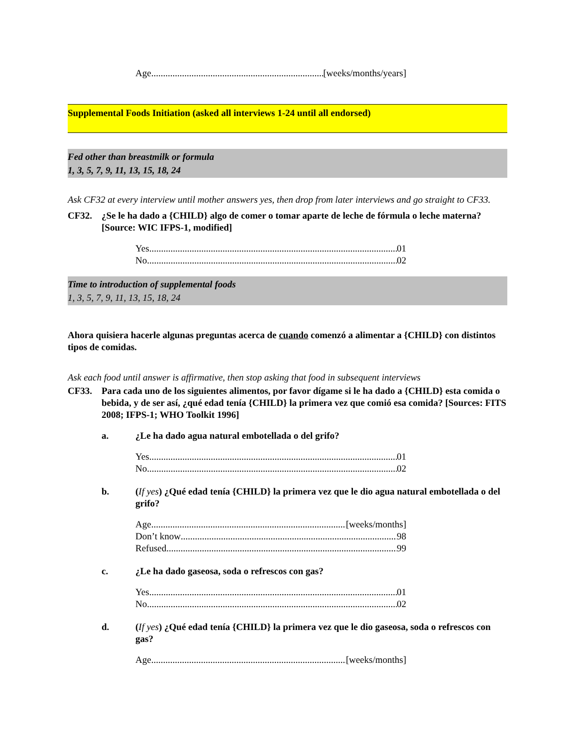Age [weeks/months/years]
Supplemental Foods Initiation (asked all interviews 1-24 until all endorsed)
Fed other than breastmilk or formula
1, 3, 5, 7, 9, 11, 13, 15, 18, 24
Ask CF32 at every interview until mother answers yes, then drop from later interviews and go straight to CF33.
CF32. ¿Se le ha dado a {CHILD} algo de comer o tomar aparte de leche de fórmula o leche materna? [Source: WIC IFPS-1, modified]
Yes 01
No 02
Time to introduction of supplemental foods
1, 3, 5, 7, 9, 11, 13, 15, 18, 24
Ahora quisiera hacerle algunas preguntas acerca de cuando comenzó a alimentar a {CHILD} con distintos tipos de comidas.
Ask each food until answer is affirmative, then stop asking that food in subsequent interviews
CF33. Para cada uno de los siguientes alimentos, por favor dígame si le ha dado a {CHILD} esta comida o bebida, y de ser así, ¿qué edad tenía {CHILD} la primera vez que comió esa comida? [Sources: FITS 2008; IFPS-1; WHO Toolkit 1996]
a. ¿Le ha dado agua natural embotellada o del grifo?
Yes 01
No 02
b. (If yes) ¿Qué edad tenía {CHILD} la primera vez que le dio agua natural embotellada o del grifo?
Age [weeks/months]
Don’t know 98
Refused 99
c. ¿Le ha dado gaseosa, soda o refrescos con gas?
Yes 01
No 02
d. (If yes) ¿Qué edad tenía {CHILD} la primera vez que le dio gaseosa, soda o refrescos con gas?
Age [weeks/months]